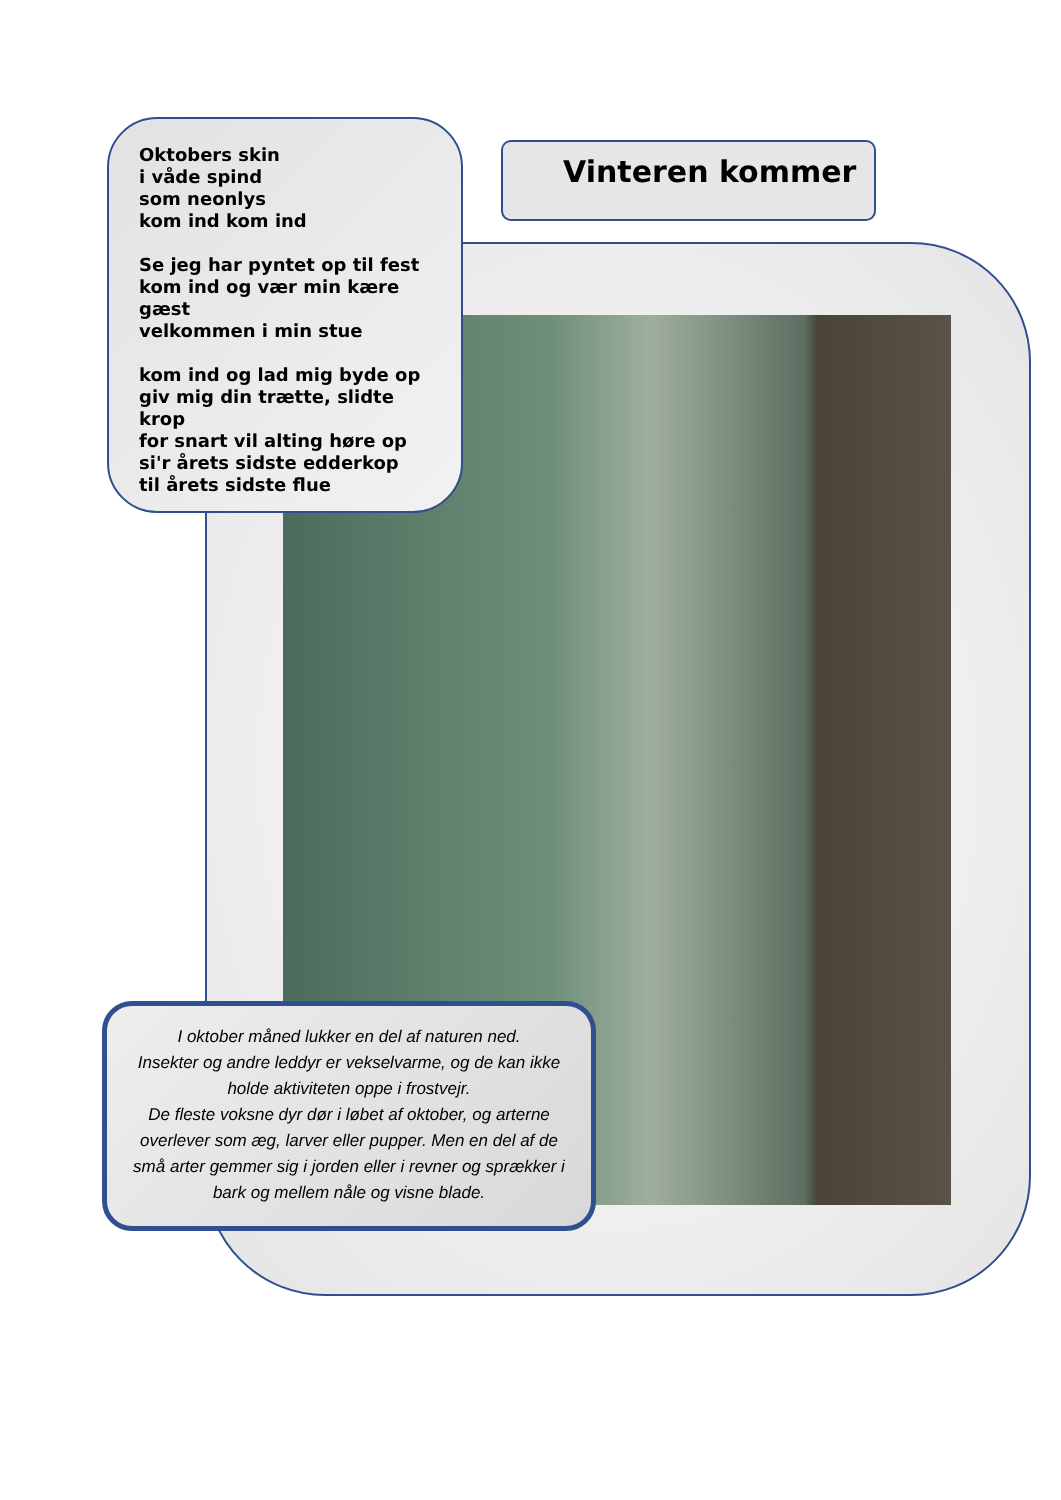Oktobers skin
i våde spind
som neonlys
kom ind kom ind
Se jeg har pyntet op til fest
kom ind og vær min kære gæst
velkommen i min stue
kom ind og lad mig byde op
giv mig din trætte, slidte krop
for snart vil alting høre op
si'r årets sidste edderkop
til årets sidste flue
Vinteren kommer
I oktober måned lukker en del af naturen ned.
Insekter og andre leddyr er vekselvarme, og de kan ikke holde aktiviteten oppe i frostvejr.
De fleste voksne dyr dør i løbet af oktober, og arterne overlever som æg, larver eller pupper. Men en del af de små arter gemmer sig i jorden eller i revner og sprækker i bark og mellem nåle og visne blade.